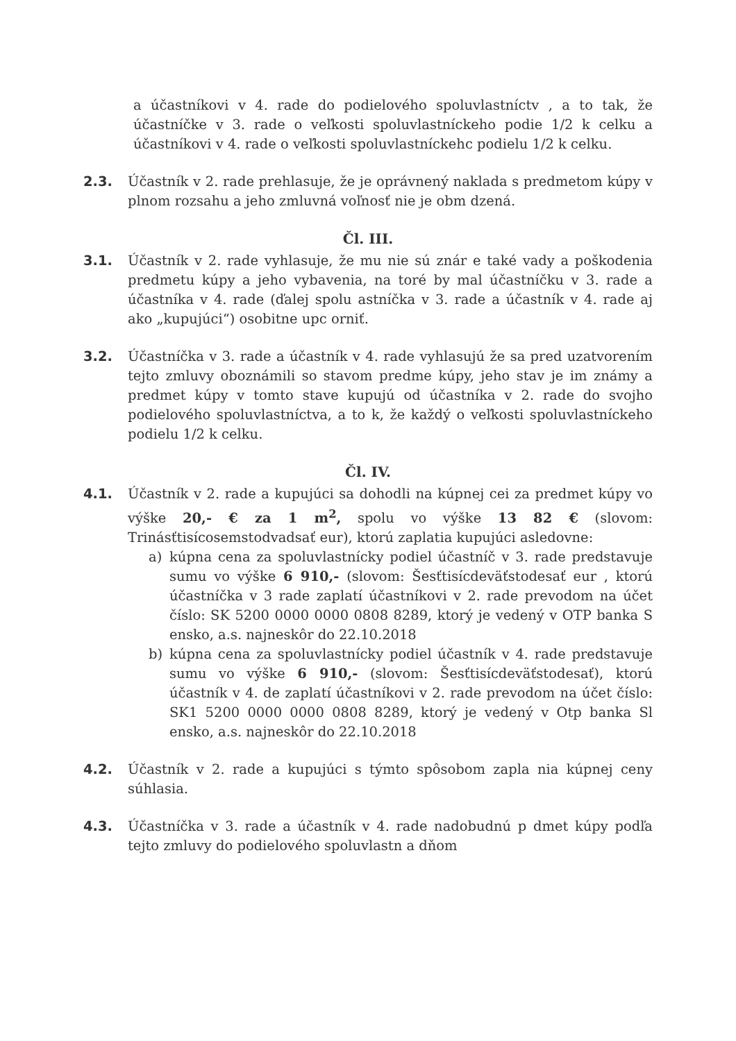a účastníkovi v 4. rade do podielového spoluvlastníctv , a to tak, že účastníčke v 3. rade o veľkosti spoluvlastníckeho podie 1/2 k celku a účastníkovi v 4. rade o veľkosti spoluvlastníckehc podielu 1/2 k celku.
2.3. Účastník v 2. rade prehlasuje, že je oprávnený naklada s predmetom kúpy v plnom rozsahu a jeho zmluvná voľnosť nie je obm dzená.
Čl. III.
3.1. Účastník v 2. rade vyhlasuje, že mu nie sú znár e také vady a poškodenia predmetu kúpy a jeho vybavenia, na toré by mal účastníčku v 3. rade a účastníka v 4. rade (ďalej spolu astníčka v 3. rade a účastník v 4. rade aj ako „kupujúci“) osobitne upc orniť.
3.2. Účastníčka v 3. rade a účastník v 4. rade vyhlasujú že sa pred uzatvorením tejto zmluvy oboznámili so stavom predme kúpy, jeho stav je im známy a predmet kúpy v tomto stave kupujú od účastníka v 2. rade do svojho podielového spoluvlastníctva, a to k, že každý o veľkosti spoluvlastníckeho podielu 1/2 k celku.
Čl. IV.
4.1. Účastník v 2. rade a kupujúci sa dohodli na kúpnej cei za predmet kúpy vo výške 20,- € za 1 m<sup>2</sup>, spolu vo výške 13 82 € (slovom: Trinásťtisícosemstodvadsať eur), ktorú zaplatia kupujúci asledovne:
a) kúpna cena za spoluvlastnícky podiel účastníč v 3. rade predstavuje sumu vo výške 6 910,- (slovom: Šesťtisícdeväťstodesať eur , ktorú účastníčka v 3 rade zaplatí účastníkovi v 2. rade prevodom na účet číslo: SK 5200 0000 0000 0808 8289, ktorý je vedený v OTP banka S ensko, a.s. najneskôr do 22.10.2018
b) kúpna cena za spoluvlastnícky podiel účastník v 4. rade predstavuje sumu vo výške 6 910,- (slovom: Šesťtisícdeväťstodesať), ktorú účastník v 4. de zaplatí účastníkovi v 2. rade prevodom na účet číslo: SK1 5200 0000 0000 0808 8289, ktorý je vedený v Otp banka Sl ensko, a.s. najneskôr do 22.10.2018
4.2. Účastník v 2. rade a kupujúci s týmto spôsobom zapla nia kúpnej ceny súhlasia.
4.3. Účastníčka v 3. rade a účastník v 4. rade nadobudnú p dmet kúpy podľa tejto zmluvy do podielového spoluvlastn a dňom